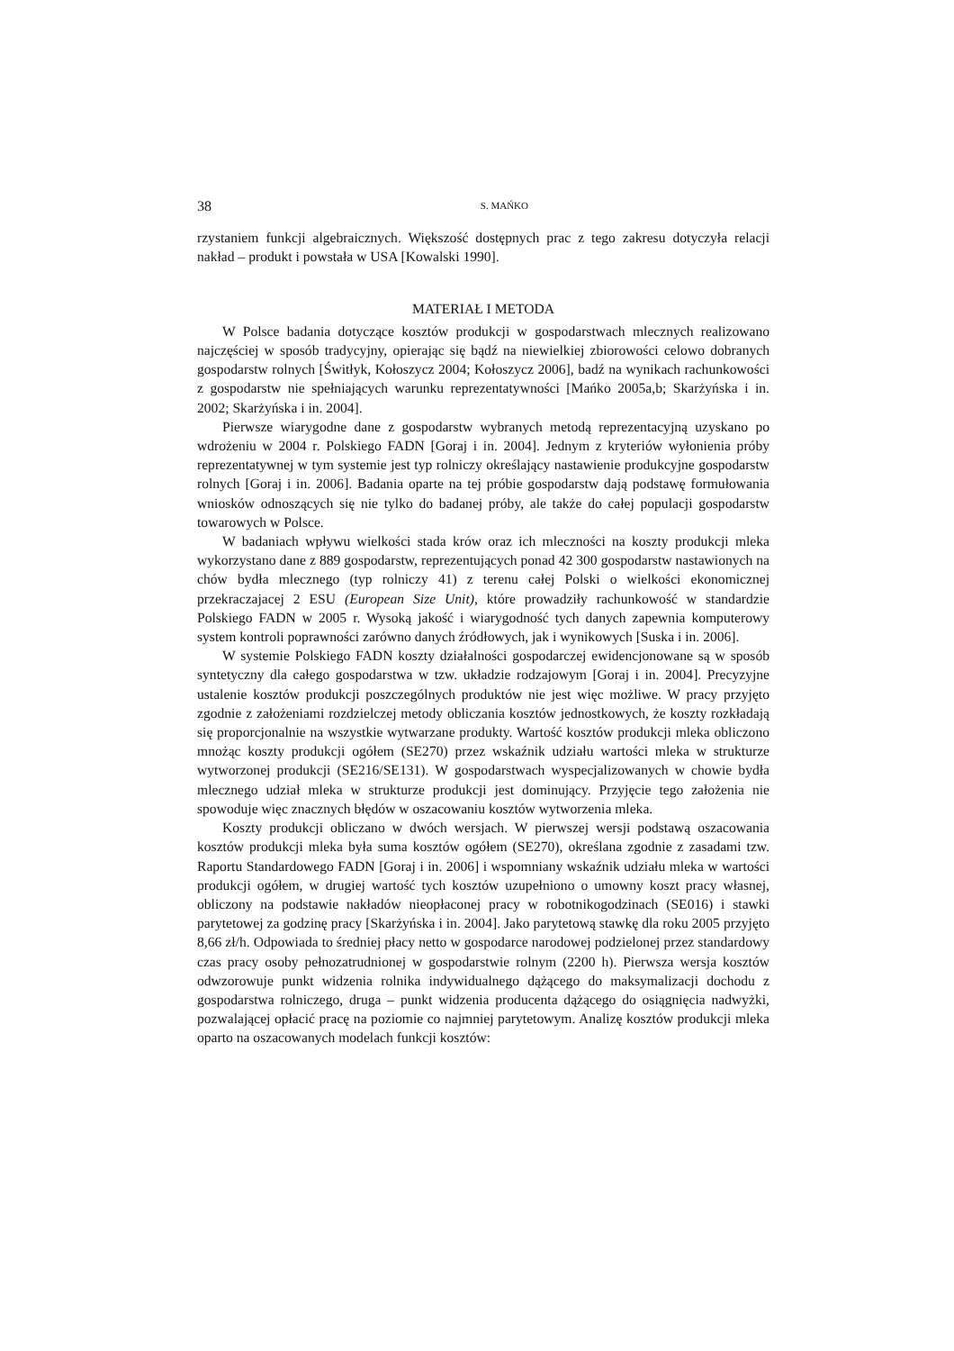38 S. MAŃKO
rzystaniem funkcji algebraicznych. Większość dostępnych prac z tego zakresu dotyczyła relacji nakład – produkt i powstała w USA [Kowalski 1990].
MATERIAŁ I METODA
W Polsce badania dotyczące kosztów produkcji w gospodarstwach mlecznych realizowano najczęściej w sposób tradycyjny, opierając się bądź na niewielkiej zbiorowości celowo dobranych gospodarstw rolnych [Świtłyk, Kołoszycz 2004; Kołoszycz 2006], badź na wynikach rachunkowości z gospodarstw nie spełniających warunku reprezentatywności [Mańko 2005a,b; Skarżyńska i in. 2002; Skarżyńska i in. 2004].
Pierwsze wiarygodne dane z gospodarstw wybranych metodą reprezentacyjną uzyskano po wdrożeniu w 2004 r. Polskiego FADN [Goraj i in. 2004]. Jednym z kryteriów wyłonienia próby reprezentatywnej w tym systemie jest typ rolniczy określający nastawienie produkcyjne gospodarstw rolnych [Goraj i in. 2006]. Badania oparte na tej próbie gospodarstw dają podstawę formułowania wniosków odnoszących się nie tylko do badanej próby, ale także do całej populacji gospodarstw towarowych w Polsce.
W badaniach wpływu wielkości stada krów oraz ich mleczności na koszty produkcji mleka wykorzystano dane z 889 gospodarstw, reprezentujących ponad 42 300 gospodarstw nastawionych na chów bydła mlecznego (typ rolniczy 41) z terenu całej Polski o wielkości ekonomicznej przekraczajacej 2 ESU (European Size Unit), które prowadziły rachunkowość w standardzie Polskiego FADN w 2005 r. Wysoką jakość i wiarygodność tych danych zapewnia komputerowy system kontroli poprawności zarówno danych źródłowych, jak i wynikowych [Suska i in. 2006].
W systemie Polskiego FADN koszty działalności gospodarczej ewidencjonowane są w sposób syntetyczny dla całego gospodarstwa w tzw. układzie rodzajowym [Goraj i in. 2004]. Precyzyjne ustalenie kosztów produkcji poszczególnych produktów nie jest więc możliwe. W pracy przyjęto zgodnie z założeniami rozdzielczej metody obliczania kosztów jednostkowych, że koszty rozkładają się proporcjonalnie na wszystkie wytwarzane produkty. Wartość kosztów produkcji mleka obliczono mnożąc koszty produkcji ogółem (SE270) przez wskaźnik udziału wartości mleka w strukturze wytworzonej produkcji (SE216/SE131). W gospodarstwach wyspecjalizowanych w chowie bydła mlecznego udział mleka w strukturze produkcji jest dominujący. Przyjęcie tego założenia nie spowoduje więc znacznych błędów w oszacowaniu kosztów wytworzenia mleka.
Koszty produkcji obliczano w dwóch wersjach. W pierwszej wersji podstawą oszacowania kosztów produkcji mleka była suma kosztów ogółem (SE270), określana zgodnie z zasadami tzw. Raportu Standardowego FADN [Goraj i in. 2006] i wspomniany wskaźnik udziału mleka w wartości produkcji ogółem, w drugiej wartość tych kosztów uzupełniono o umowny koszt pracy własnej, obliczony na podstawie nakładów nieopłaconej pracy w robotnikogodzinach (SE016) i stawki parytetowej za godzinę pracy [Skarżyńska i in. 2004]. Jako parytetową stawkę dla roku 2005 przyjęto 8,66 zł/h. Odpowiada to średniej płacy netto w gospodarce narodowej podzielonej przez standardowy czas pracy osoby pełnozatrudnionej w gospodarstwie rolnym (2200 h). Pierwsza wersja kosztów odwzorowuje punkt widzenia rolnika indywidualnego dążącego do maksymalizacji dochodu z gospodarstwa rolniczego, druga – punkt widzenia producenta dążącego do osiągnięcia nadwyżki, pozwalającej opłacić pracę na poziomie co najmniej parytetowym. Analizę kosztów produkcji mleka oparto na oszacowanych modelach funkcji kosztów: